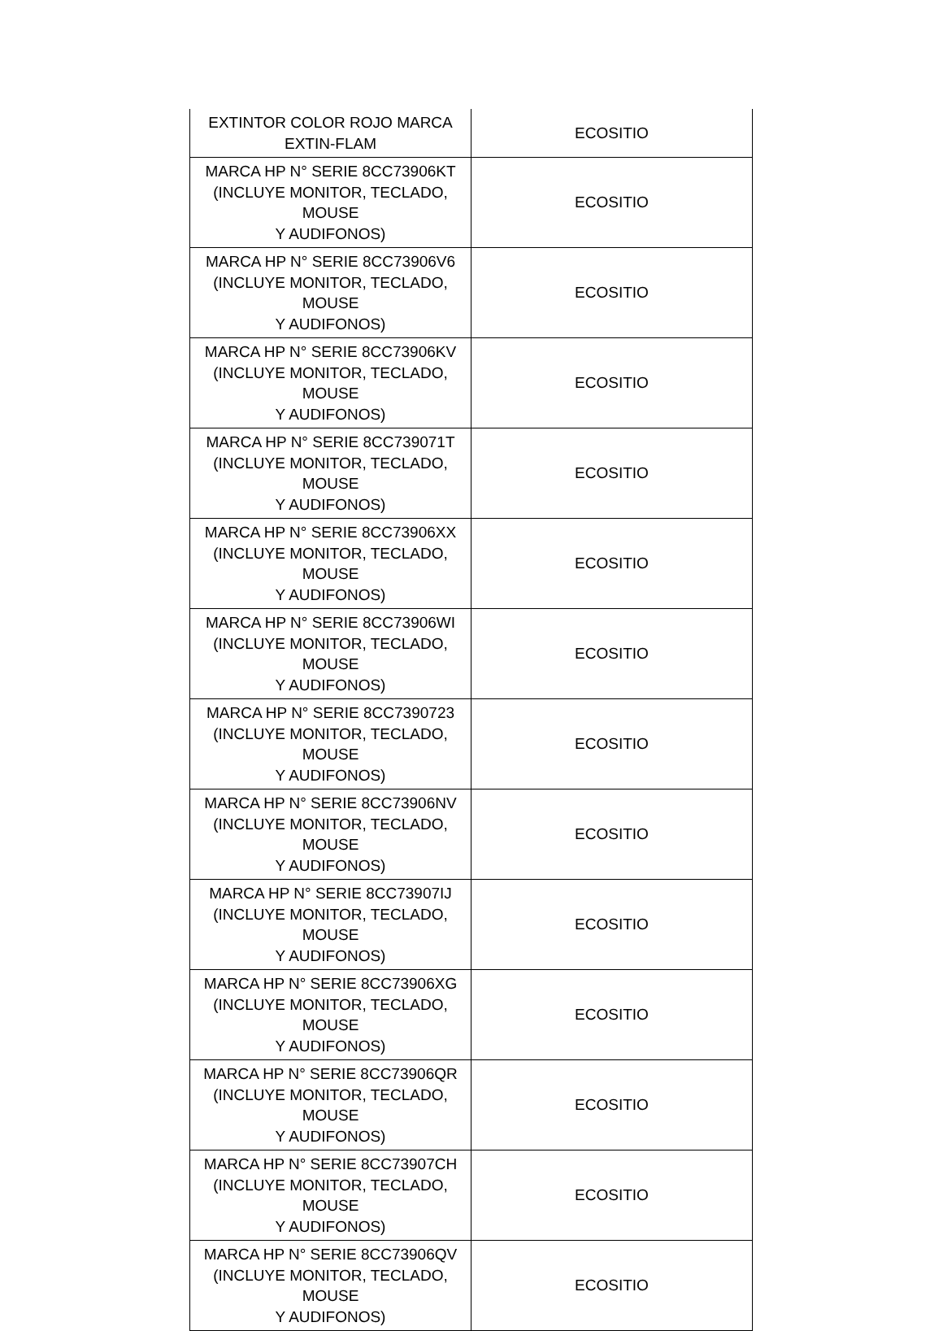| EXTINTOR COLOR ROJO MARCA EXTIN-FLAM | ECOSITIO |
| MARCA HP N° SERIE 8CC73906KT (INCLUYE MONITOR, TECLADO, MOUSE Y AUDIFONOS) | ECOSITIO |
| MARCA HP N° SERIE 8CC73906V6 (INCLUYE MONITOR, TECLADO, MOUSE Y AUDIFONOS) | ECOSITIO |
| MARCA HP N° SERIE 8CC73906KV (INCLUYE MONITOR, TECLADO, MOUSE Y AUDIFONOS) | ECOSITIO |
| MARCA HP N° SERIE 8CC739071T (INCLUYE MONITOR, TECLADO, MOUSE Y AUDIFONOS) | ECOSITIO |
| MARCA HP N° SERIE 8CC73906XX (INCLUYE MONITOR, TECLADO, MOUSE Y AUDIFONOS) | ECOSITIO |
| MARCA HP N° SERIE 8CC73906WI (INCLUYE MONITOR, TECLADO, MOUSE Y AUDIFONOS) | ECOSITIO |
| MARCA HP N° SERIE 8CC7390723 (INCLUYE MONITOR, TECLADO, MOUSE Y AUDIFONOS) | ECOSITIO |
| MARCA HP N° SERIE 8CC73906NV (INCLUYE MONITOR, TECLADO, MOUSE Y AUDIFONOS) | ECOSITIO |
| MARCA HP N° SERIE 8CC73907IJ (INCLUYE MONITOR, TECLADO, MOUSE Y AUDIFONOS) | ECOSITIO |
| MARCA HP N° SERIE 8CC73906XG (INCLUYE MONITOR, TECLADO, MOUSE Y AUDIFONOS) | ECOSITIO |
| MARCA HP N° SERIE 8CC73906QR (INCLUYE MONITOR, TECLADO, MOUSE Y AUDIFONOS) | ECOSITIO |
| MARCA HP N° SERIE 8CC73907CH (INCLUYE MONITOR, TECLADO, MOUSE Y AUDIFONOS) | ECOSITIO |
| MARCA HP N° SERIE 8CC73906QV (INCLUYE MONITOR, TECLADO, MOUSE Y AUDIFONOS) | ECOSITIO |